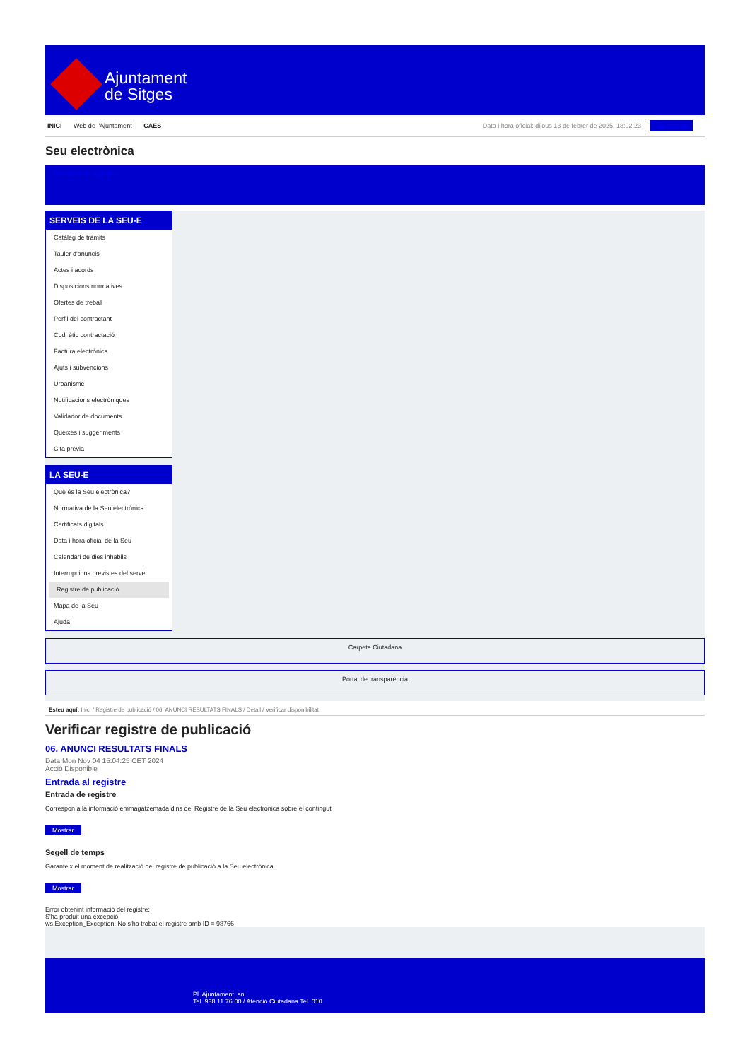Ajuntament
de Sitges
INICI Web de l'Ajuntament CAES
Data i hora oficial: dijous 13 de febrer de 2025, 18:02:23 Sincronitza
Seu electrònica
Obtenir còpia autèntica
SERVEIS DE LA SEU-E
Catàleg de tràmits
Tauler d'anuncis
Actes i acords
Disposicions normatives
Ofertes de treball
Perfil del contractant
Codi ètic contractació
Factura electrònica
Ajuts i subvencions
Urbanisme
Notificacions electròniques
Validador de documents
Queixes i suggeriments
Cita prèvia
LA SEU-E
Què és la Seu electrònica?
Normativa de la Seu electrònica
Certificats digitals
Data i hora oficial de la Seu
Calendari de dies inhàbils
Interrupcions previstes del servei
Registre de publicació
Mapa de la Seu
Ajuda
Carpeta Ciutadana
Portal de transparència
Esteu aquí: Inici / Registre de publicació / 06. ANUNCI RESULTATS FINALS / Detall / Verificar disponibilitat
Verificar registre de publicació
06. ANUNCI RESULTATS FINALS
Data Mon Nov 04 15:04:25 CET 2024
Acció Disponible
Entrada al registre
Entrada de registre
Correspon a la informació emmagatzemada dins del Registre de la Seu electrònica sobre el contingut
Mostrar
Segell de temps
Garanteix el moment de realització del registre de publicació a la Seu electrònica
Mostrar
Error obtenint informació del registre:
S'ha produit una excepció
ws.Exception_Exception: No s'ha trobat el registre amb ID = 98766
Pl. Ajuntament, sn.
Tel. 938 11 76 00 / Atenció Ciutadana Tel. 010